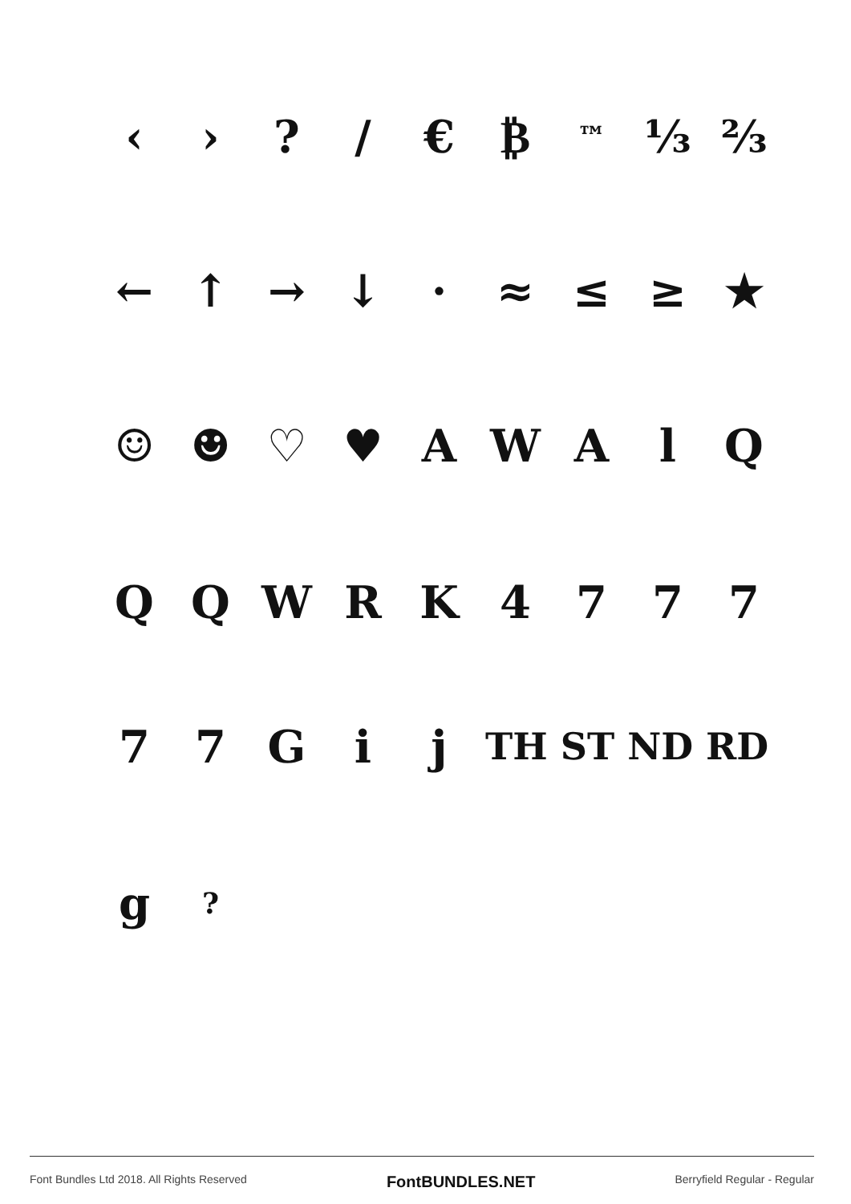‹ › ? / € ₿ ™ ⅓ ⅔
← ↑ → ↓ · ≈ ≤ ≥ ★
☺ ☻ ♡ ♥ A W A l Q
Q Q W R K 4 7 7 7
7 7 G i j TH ST ND RD
g ?
Font Bundles Ltd 2018. All Rights Reserved FontBUNDLES.NET Berryfield Regular - Regular